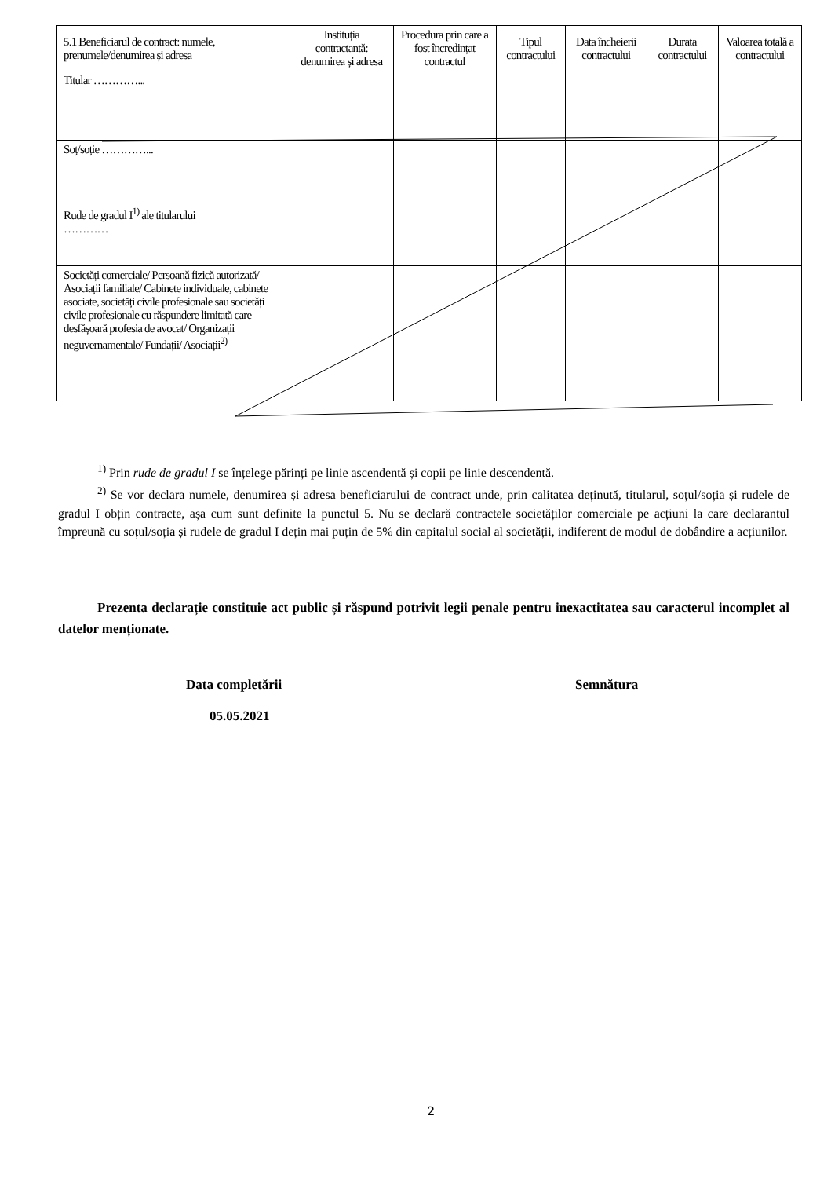| 5.1 Beneficiarul de contract: numele, prenumele/denumirea și adresa | Instituția contractantă: denumirea și adresa | Procedura prin care a fost încredințat contractul | Tipul contractului | Data încheierii contractului | Durata contractului | Valoarea totală a contractului |
| --- | --- | --- | --- | --- | --- | --- |
| Titular …………... | | | | | | |
| Soț/soție …………... | | | | | | |
| Rude de gradul I<sup>1)</sup> ale titularului ………… | | | | | | |
| Societăți comerciale/ Persoană fizică autorizată/ Asociații familiale/ Cabinete individuale, cabinete asociate, societăți civile profesionale sau societăți civile profesionale cu răspundere limitată care desfășoară profesia de avocat/ Organizații neguvernamentale/ Fundații/ Asociații<sup>2)</sup> | | | | | | |
<sup>1)</sup> Prin rude de gradul I se înțelege părinți pe linie ascendentă și copii pe linie descendentă.
<sup>2)</sup> Se vor declara numele, denumirea și adresa beneficiarului de contract unde, prin calitatea deținută, titularul, soțul/soția și rudele de gradul I obțin contracte, așa cum sunt definite la punctul 5. Nu se declară contractele societăților comerciale pe acțiuni la care declarantul împreună cu soțul/soția și rudele de gradul I dețin mai puțin de 5% din capitalul social al societății, indiferent de modul de dobândire a acțiunilor.
Prezenta declarație constituie act public și răspund potrivit legii penale pentru inexactitatea sau caracterul incomplet al datelor menționate.
Data completării
05.05.2021
Semnătura
2